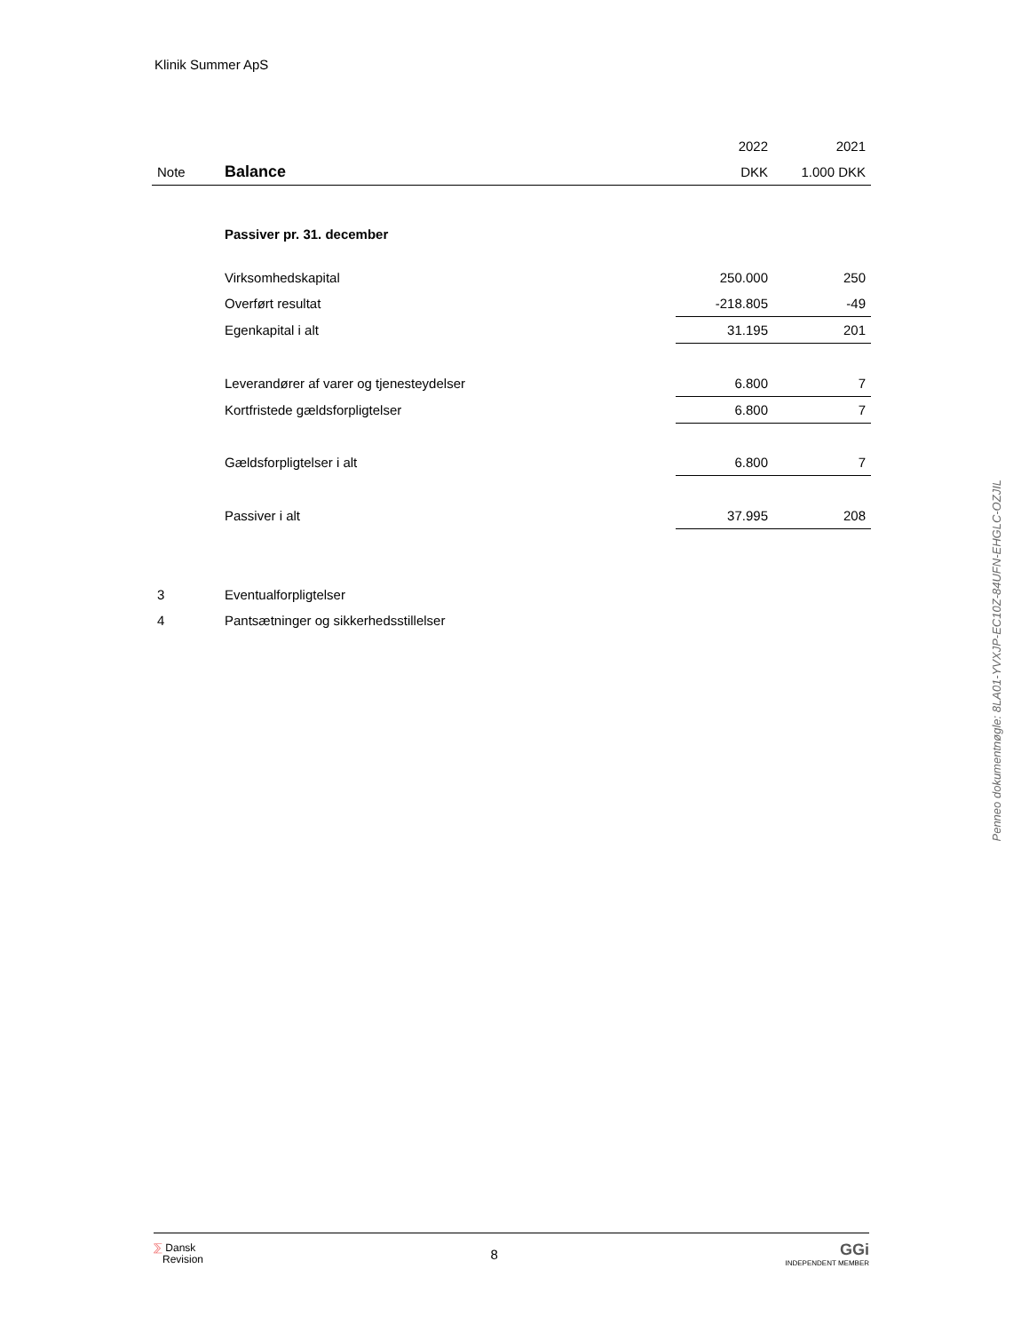Klinik Summer ApS
| | | 2022 | 2021 |
| Note | Balance | DKK | 1.000 DKK |
| | Passiver pr. 31. december | | |
| | Virksomhedskapital | 250.000 | 250 |
| | Overført resultat | -218.805 | -49 |
| | Egenkapital i alt | 31.195 | 201 |
| | Leverandører af varer og tjenesteydelser | 6.800 | 7 |
| | Kortfristede gældsforpligtelser | 6.800 | 7 |
| | Gældsforpligtelser i alt | 6.800 | 7 |
| | Passiver i alt | 37.995 | 208 |
| 3 | Eventualforpligtelser | | |
| 4 | Pantsætninger og sikkerhedsstillelser | | |
Penneo dokumentnøgle: 8LA01-YVXJP-EC10Z-84UFN-EHGLC-OZJIL
⅀ Dansk
Revision
8
GGi
INDEPENDENT MEMBER